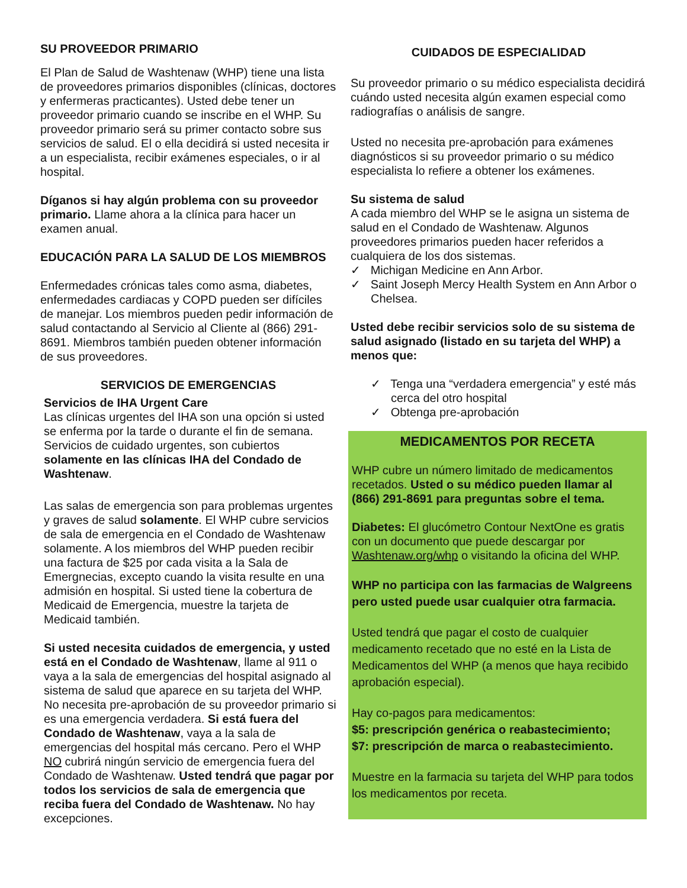SU PROVEEDOR PRIMARIO
El Plan de Salud de Washtenaw (WHP) tiene una lista de proveedores primarios disponibles (clínicas, doctores y enfermeras practicantes). Usted debe tener un proveedor primario cuando se inscribe en el WHP. Su proveedor primario será su primer contacto sobre sus servicios de salud. El o ella decidirá si usted necesita ir a un especialista, recibir exámenes especiales, o ir al hospital.
Díganos si hay algún problema con su proveedor primario. Llame ahora a la clínica para hacer un examen anual.
EDUCACIÓN PARA LA SALUD DE LOS MIEMBROS
Enfermedades crónicas tales como asma, diabetes, enfermedades cardiacas y COPD pueden ser difíciles de manejar. Los miembros pueden pedir información de salud contactando al Servicio al Cliente al (866) 291-8691. Miembros también pueden obtener información de sus proveedores.
SERVICIOS DE EMERGENCIAS
Servicios de IHA Urgent Care
Las clínicas urgentes del IHA son una opción si usted se enferma por la tarde o durante el fin de semana. Servicios de cuidado urgentes, son cubiertos solamente en las clínicas IHA del Condado de Washtenaw.
Las salas de emergencia son para problemas urgentes y graves de salud solamente. El WHP cubre servicios de sala de emergencia en el Condado de Washtenaw solamente. A los miembros del WHP pueden recibir una factura de $25 por cada visita a la Sala de Emergnecias, excepto cuando la visita resulte en una admisión en hospital. Si usted tiene la cobertura de Medicaid de Emergencia, muestre la tarjeta de Medicaid también.
Si usted necesita cuidados de emergencia, y usted está en el Condado de Washtenaw, llame al 911 o vaya a la sala de emergencias del hospital asignado al sistema de salud que aparece en su tarjeta del WHP. No necesita pre-aprobación de su proveedor primario si es una emergencia verdadera. Si está fuera del Condado de Washtenaw, vaya a la sala de emergencias del hospital más cercano. Pero el WHP NO cubrirá ningún servicio de emergencia fuera del Condado de Washtenaw. Usted tendrá que pagar por todos los servicios de sala de emergencia que reciba fuera del Condado de Washtenaw. No hay excepciones.
CUIDADOS DE ESPECIALIDAD
Su proveedor primario o su médico especialista decidirá cuándo usted necesita algún examen especial como radiografías o análisis de sangre.
Usted no necesita pre-aprobación para exámenes diagnósticos si su proveedor primario o su médico especialista lo refiere a obtener los exámenes.
Su sistema de salud
A cada miembro del WHP se le asigna un sistema de salud en el Condado de Washtenaw. Algunos proveedores primarios pueden hacer referidos a cualquiera de los dos sistemas.
✓ Michigan Medicine en Ann Arbor.
✓ Saint Joseph Mercy Health System en Ann Arbor o Chelsea.
Usted debe recibir servicios solo de su sistema de salud asignado (listado en su tarjeta del WHP) a menos que:
✓ Tenga una “verdadera emergencia” y esté más cerca del otro hospital
✓ Obtenga pre-aprobación
MEDICAMENTOS POR RECETA
WHP cubre un número limitado de medicamentos recetados. Usted o su médico pueden llamar al (866) 291-8691 para preguntas sobre el tema.
Diabetes: El glucómetro Contour NextOne es gratis con un documento que puede descargar por Washtenaw.org/whp o visitando la oficina del WHP.
WHP no participa con las farmacias de Walgreens pero usted puede usar cualquier otra farmacia.
Usted tendrá que pagar el costo de cualquier medicamento recetado que no esté en la Lista de Medicamentos del WHP (a menos que haya recibido aprobación especial).
Hay co-pagos para medicamentos:
$5: prescripción genérica o reabastecimiento;
$7: prescripción de marca o reabastecimiento.
Muestre en la farmacia su tarjeta del WHP para todos los medicamentos por receta.